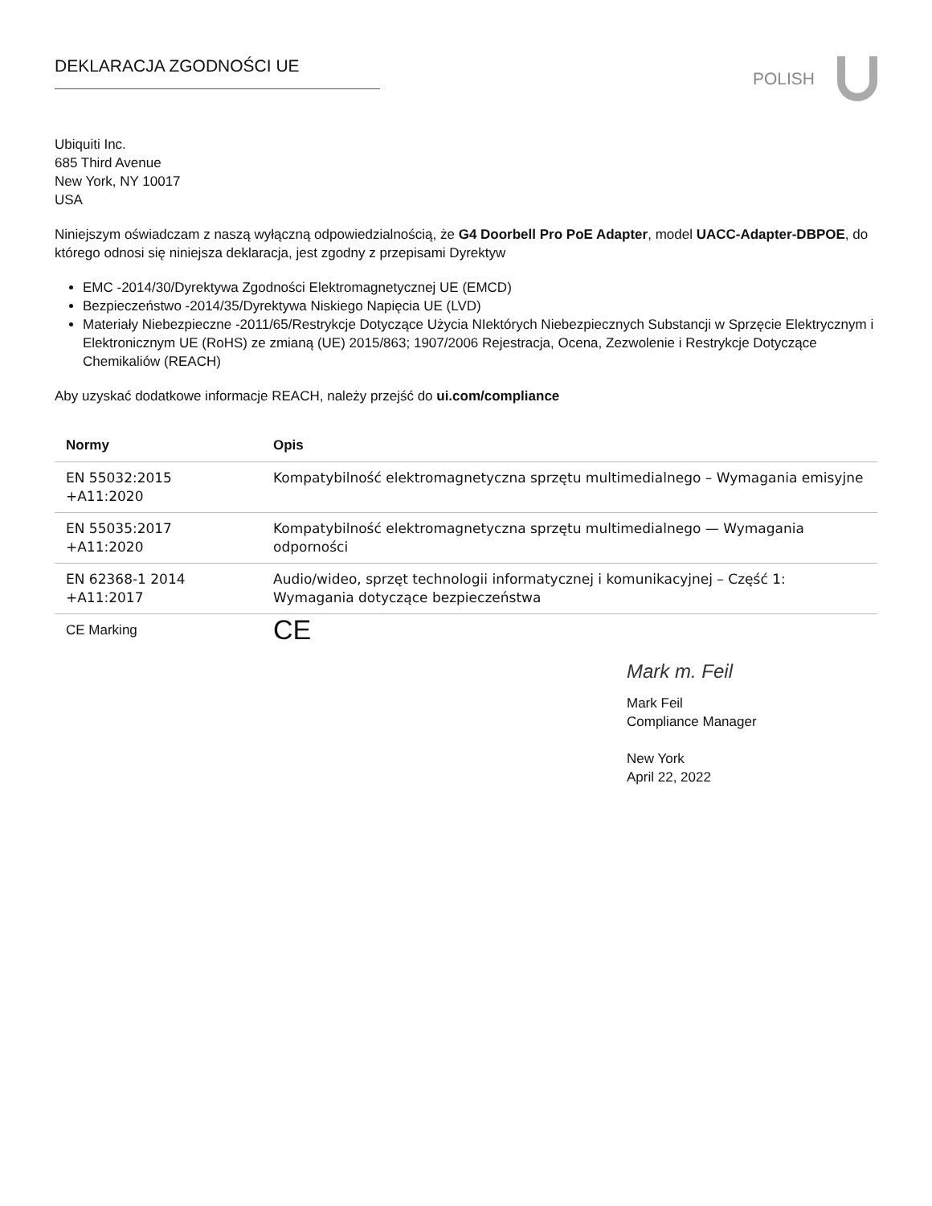DEKLARACJA ZGODNOŚCI UE POLISH
Ubiquiti Inc.
685 Third Avenue
New York, NY 10017
USA
Niniejszym oświadczam z naszą wyłączną odpowiedzialnością, że G4 Doorbell Pro PoE Adapter, model UACC-Adapter-DBPOE, do którego odnosi się niniejsza deklaracja, jest zgodny z przepisami Dyrektyw
EMC -2014/30/Dyrektywa Zgodności Elektromagnetycznej UE (EMCD)
Bezpieczeństwo -2014/35/Dyrektywa Niskiego Napięcia UE (LVD)
Materiały Niebezpieczne -2011/65/Restrykcje Dotyczące Użycia NIektórych Niebezpiecznych Substancji w Sprzęcie Elektrycznym i Elektronicznym UE (RoHS) ze zmianą (UE) 2015/863; 1907/2006 Rejestracja, Ocena, Zezwolenie i Restrykcje Dotyczące Chemikaliów (REACH)
Aby uzyskać dodatkowe informacje REACH, należy przejść do ui.com/compliance
| Normy | Opis |
| --- | --- |
| EN 55032:2015 +A11:2020 | Kompatybilność elektromagnetyczna sprzętu multimedialnego – Wymagania emisyjne |
| EN 55035:2017 +A11:2020 | Kompatybilność elektromagnetyczna sprzętu multimedialnego — Wymagania odporności |
| EN 62368-1 2014 +A11:2017 | Audio/wideo, sprzęt technologii informatycznej i komunikacyjnej – Część 1: Wymagania dotyczące bezpieczeństwa |
| CE Marking | CE |
Mark m. Feil
Mark Feil
Compliance Manager
New York
April 22, 2022